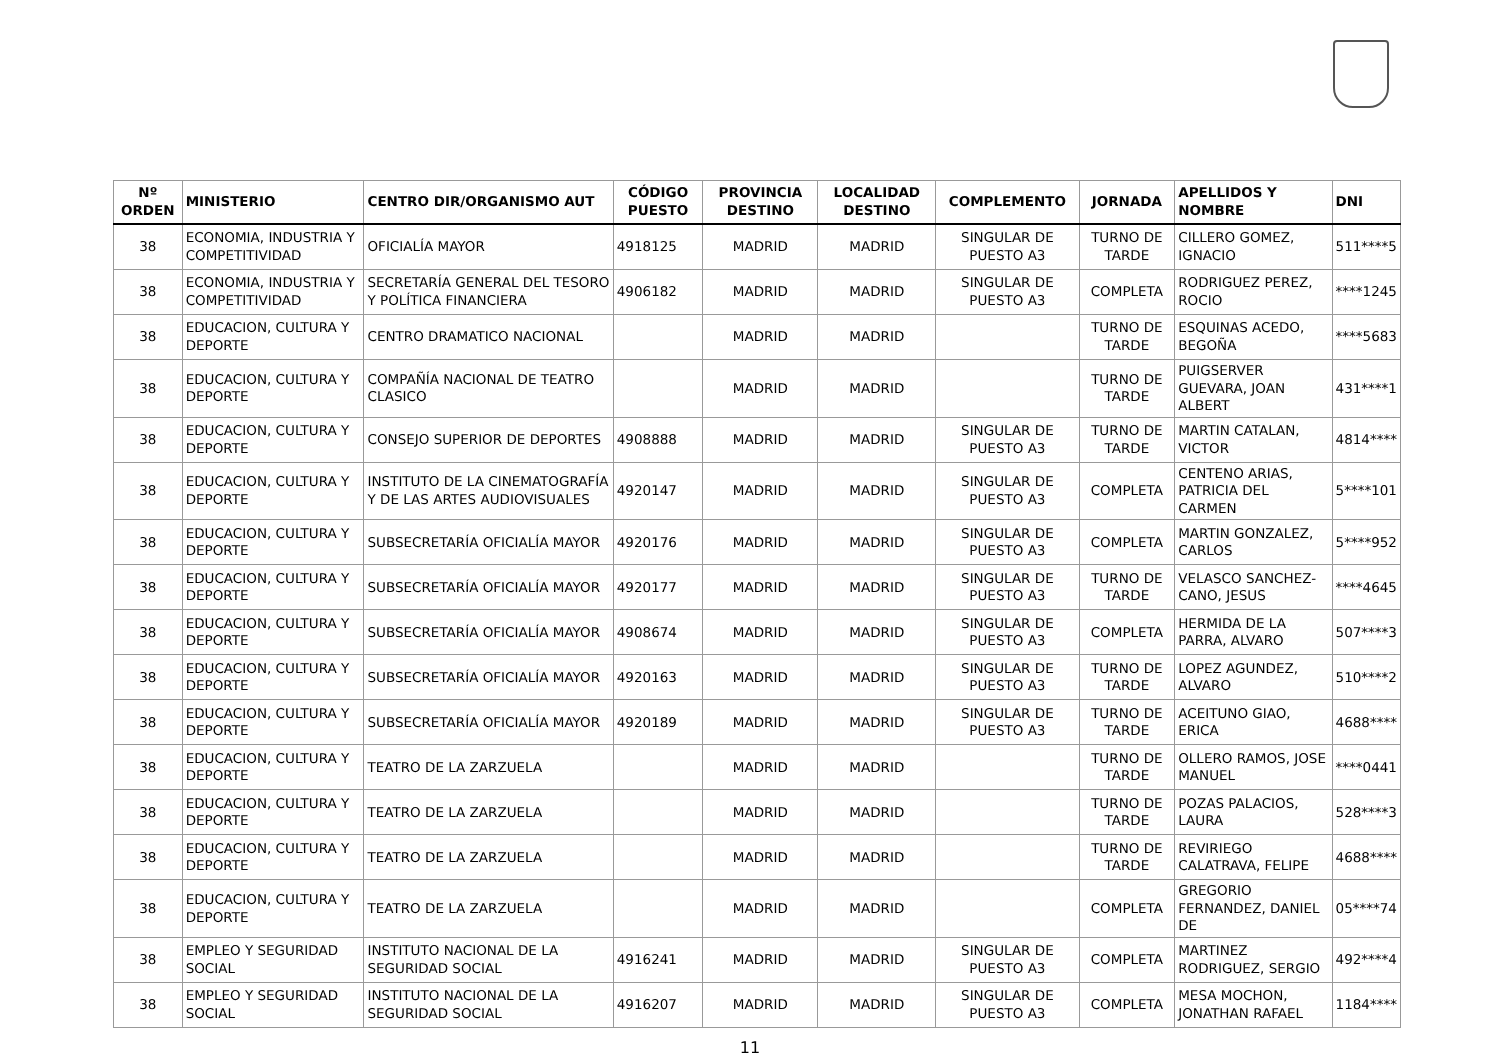| Nº ORDEN | MINISTERIO | CENTRO DIR/ORGANISMO AUT | CÓDIGO PUESTO | PROVINCIA DESTINO | LOCALIDAD DESTINO | COMPLEMENTO | JORNADA | APELLIDOS Y NOMBRE | DNI |
| --- | --- | --- | --- | --- | --- | --- | --- | --- | --- |
| 38 | ECONOMIA, INDUSTRIA Y COMPETITIVIDAD | OFICIALÍA MAYOR | 4918125 | MADRID | MADRID | SINGULAR DE PUESTO A3 | TURNO DE TARDE | CILLERO GOMEZ, IGNACIO | 511****5 |
| 38 | ECONOMIA, INDUSTRIA Y COMPETITIVIDAD | SECRETARÍA GENERAL DEL TESORO Y POLÍTICA FINANCIERA | 4906182 | MADRID | MADRID | SINGULAR DE PUESTO A3 | COMPLETA | RODRIGUEZ PEREZ, ROCIO | ****1245 |
| 38 | EDUCACION, CULTURA Y DEPORTE | CENTRO DRAMATICO NACIONAL | | MADRID | MADRID | | TURNO DE TARDE | ESQUINAS ACEDO, BEGOÑA | ****5683 |
| 38 | EDUCACION, CULTURA Y DEPORTE | COMPAÑÍA NACIONAL DE TEATRO CLASICO | | MADRID | MADRID | | TURNO DE TARDE | PUIGSERVER GUEVARA, JOAN ALBERT | 431****1 |
| 38 | EDUCACION, CULTURA Y DEPORTE | CONSEJO SUPERIOR DE DEPORTES | 4908888 | MADRID | MADRID | SINGULAR DE PUESTO A3 | TURNO DE TARDE | MARTIN CATALAN, VICTOR | 4814**** |
| 38 | EDUCACION, CULTURA Y DEPORTE | INSTITUTO DE LA CINEMATOGRAFÍA Y DE LAS ARTES AUDIOVISUALES | 4920147 | MADRID | MADRID | SINGULAR DE PUESTO A3 | COMPLETA | CENTENO ARIAS, PATRICIA DEL CARMEN | 5****101 |
| 38 | EDUCACION, CULTURA Y DEPORTE | SUBSECRETARÍA OFICIALÍA MAYOR | 4920176 | MADRID | MADRID | SINGULAR DE PUESTO A3 | COMPLETA | MARTIN GONZALEZ, CARLOS | 5****952 |
| 38 | EDUCACION, CULTURA Y DEPORTE | SUBSECRETARÍA OFICIALÍA MAYOR | 4920177 | MADRID | MADRID | SINGULAR DE PUESTO A3 | TURNO DE TARDE | VELASCO SANCHEZ-CANO, JESUS | ****4645 |
| 38 | EDUCACION, CULTURA Y DEPORTE | SUBSECRETARÍA OFICIALÍA MAYOR | 4908674 | MADRID | MADRID | SINGULAR DE PUESTO A3 | COMPLETA | HERMIDA DE LA PARRA, ALVARO | 507****3 |
| 38 | EDUCACION, CULTURA Y DEPORTE | SUBSECRETARÍA OFICIALÍA MAYOR | 4920163 | MADRID | MADRID | SINGULAR DE PUESTO A3 | TURNO DE TARDE | LOPEZ AGUNDEZ, ALVARO | 510****2 |
| 38 | EDUCACION, CULTURA Y DEPORTE | SUBSECRETARÍA OFICIALÍA MAYOR | 4920189 | MADRID | MADRID | SINGULAR DE PUESTO A3 | TURNO DE TARDE | ACEITUNO GIAO, ERICA | 4688**** |
| 38 | EDUCACION, CULTURA Y DEPORTE | TEATRO DE LA ZARZUELA | | MADRID | MADRID | | TURNO DE TARDE | OLLERO RAMOS, JOSE MANUEL | ****0441 |
| 38 | EDUCACION, CULTURA Y DEPORTE | TEATRO DE LA ZARZUELA | | MADRID | MADRID | | TURNO DE TARDE | POZAS PALACIOS, LAURA | 528****3 |
| 38 | EDUCACION, CULTURA Y DEPORTE | TEATRO DE LA ZARZUELA | | MADRID | MADRID | | TURNO DE TARDE | REVIRIEGO CALATRAVA, FELIPE | 4688**** |
| 38 | EDUCACION, CULTURA Y DEPORTE | TEATRO DE LA ZARZUELA | | MADRID | MADRID | | COMPLETA | GREGORIO FERNANDEZ, DANIEL DE | 05****74 |
| 38 | EMPLEO Y SEGURIDAD SOCIAL | INSTITUTO NACIONAL DE LA SEGURIDAD SOCIAL | 4916241 | MADRID | MADRID | SINGULAR DE PUESTO A3 | COMPLETA | MARTINEZ RODRIGUEZ, SERGIO | 492****4 |
| 38 | EMPLEO Y SEGURIDAD SOCIAL | INSTITUTO NACIONAL DE LA SEGURIDAD SOCIAL | 4916207 | MADRID | MADRID | SINGULAR DE PUESTO A3 | COMPLETA | MESA MOCHON, JONATHAN RAFAEL | 1184**** |
11